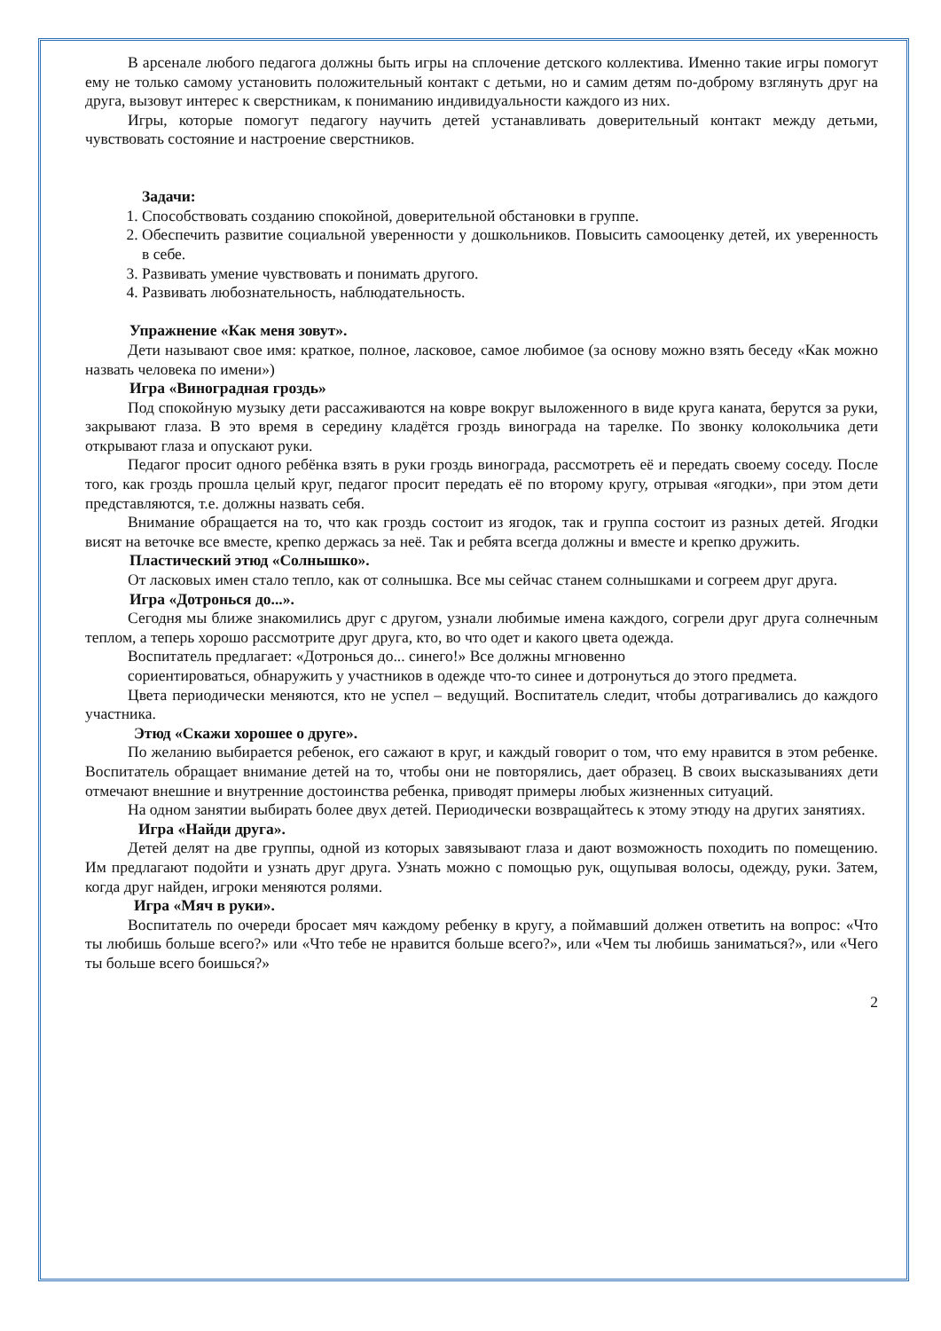В арсенале любого педагога должны быть игры на сплочение детского коллектива. Именно такие игры помогут ему не только самому установить положительный контакт с детьми, но и самим детям по-доброму взглянуть друг на друга, вызовут интерес к сверстникам, к пониманию индивидуальности каждого из них.
Игры, которые помогут педагогу научить детей устанавливать доверительный контакт между детьми, чувствовать состояние и настроение сверстников.
Задачи:
1. Способствовать созданию спокойной, доверительной обстановки в группе.
2. Обеспечить развитие социальной уверенности у дошкольников. Повысить самооценку детей, их уверенность в себе.
3. Развивать умение чувствовать и понимать другого.
4. Развивать любознательность, наблюдательность.
Упражнение «Как меня зовут».
Дети называют свое имя: краткое, полное, ласковое, самое любимое (за основу можно взять беседу «Как можно назвать человека по имени»)
Игра «Виноградная гроздь»
Под спокойную музыку дети рассаживаются на ковре вокруг выложенного в виде круга каната, берутся за руки, закрывают глаза. В это время в середину кладётся гроздь винограда на тарелке. По звонку колокольчика дети открывают глаза и опускают руки.
Педагог просит одного ребёнка взять в руки гроздь винограда, рассмотреть её и передать своему соседу. После того, как гроздь прошла целый круг, педагог просит передать её по второму кругу, отрывая «ягодки», при этом дети представляются, т.е. должны назвать себя.
Внимание обращается на то, что как гроздь состоит из ягодок, так и группа состоит из разных детей. Ягодки висят на веточке все вместе, крепко держась за неё. Так и ребята всегда должны и вместе и крепко дружить.
Пластический этюд «Солнышко».
От ласковых имен стало тепло, как от солнышка. Все мы сейчас станем солнышками и согреем друг друга.
Игра «Дотронься до...».
Сегодня мы ближе знакомились друг с другом, узнали любимые имена каждого, согрели друг друга солнечным теплом, а теперь хорошо рассмотрите друг друга, кто, во что одет и какого цвета одежда.
Воспитатель предлагает: «Дотронься до... синего!» Все должны мгновенно
сориентироваться, обнаружить у участников в одежде что-то синее и дотронуться до этого предмета.
Цвета периодически меняются, кто не успел – ведущий. Воспитатель следит, чтобы дотрагивались до каждого участника.
Этюд «Скажи хорошее о друге».
По желанию выбирается ребенок, его сажают в круг, и каждый говорит о том, что ему нравится в этом ребенке. Воспитатель обращает внимание детей на то, чтобы они не повторялись, дает образец. В своих высказываниях дети отмечают внешние и внутренние достоинства ребенка, приводят примеры любых жизненных ситуаций.
На одном занятии выбирать более двух детей. Периодически возвращайтесь к этому этюду на других занятиях.
Игра «Найди друга».
Детей делят на две группы, одной из которых завязывают глаза и дают возможность походить по помещению. Им предлагают подойти и узнать друг друга. Узнать можно с помощью рук, ощупывая волосы, одежду, руки. Затем, когда друг найден, игроки меняются ролями.
Игра «Мяч в руки».
Воспитатель по очереди бросает мяч каждому ребенку в кругу, а поймавший должен ответить на вопрос: «Что ты любишь больше всего?» или «Что тебе не нравится больше всего?», или «Чем ты любишь заниматься?», или «Чего ты больше всего боишься?»
2